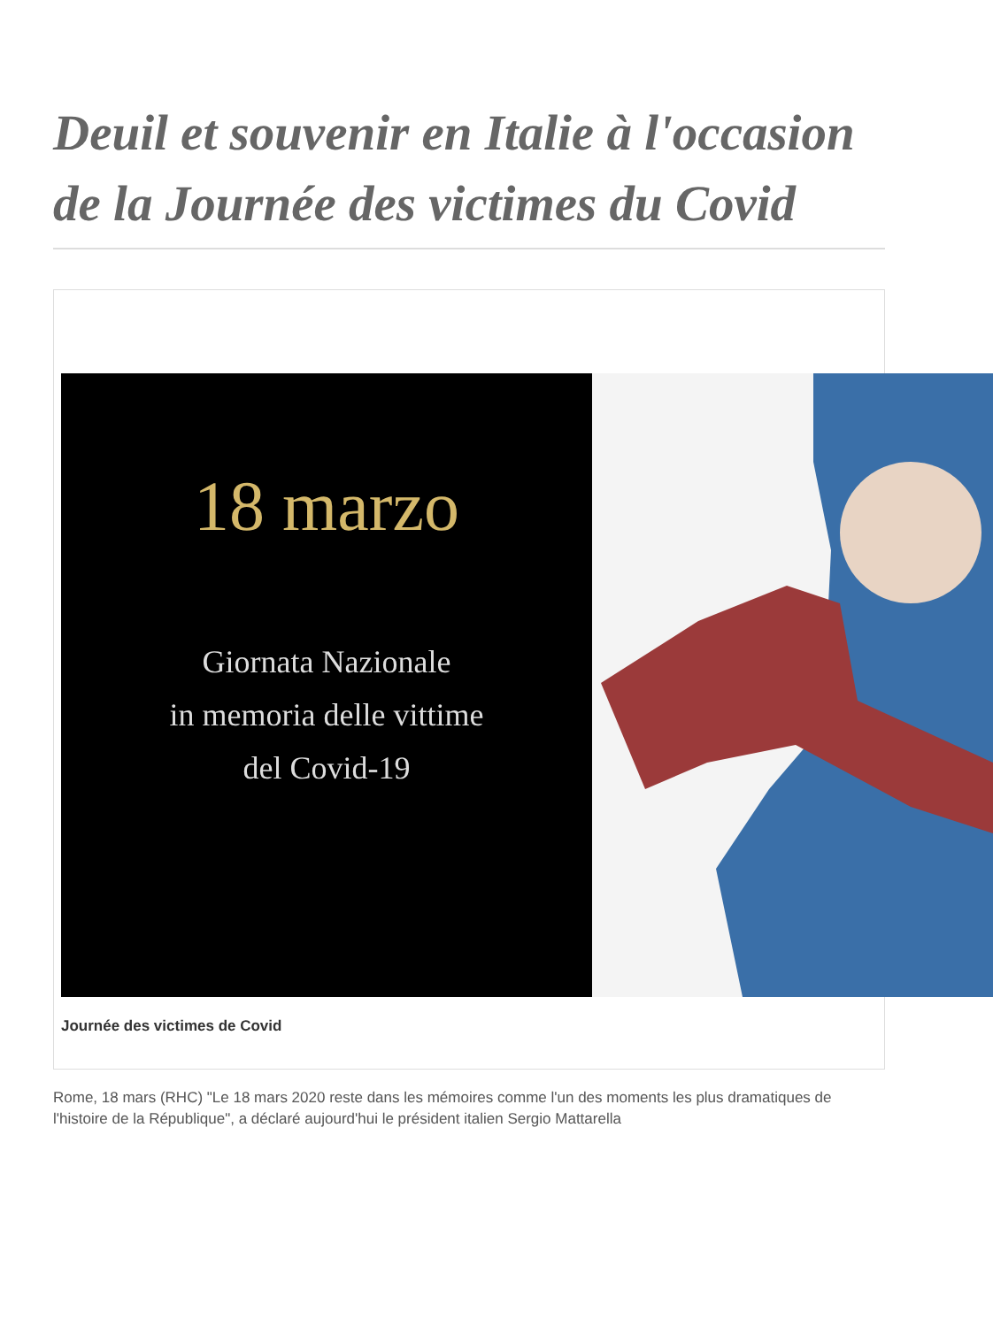Deuil et souvenir en Italie à l'occasion de la Journée des victimes du Covid
18 marzo
Giornata Nazionale
in memoria delle vittime
del Covid-19
Journée des victimes de Covid
Rome, 18 mars (RHC) "Le 18 mars 2020 reste dans les mémoires comme l'un des moments les plus dramatiques de l'histoire de la République", a déclaré aujourd'hui le président italien Sergio Mattarella